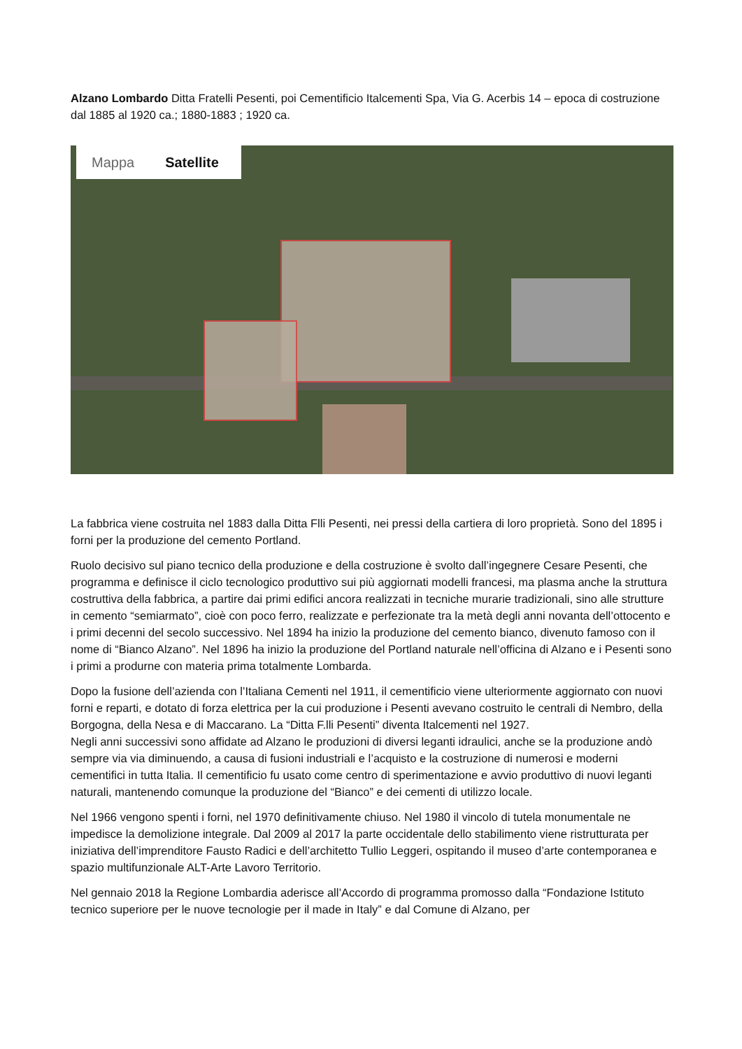Alzano Lombardo Ditta Fratelli Pesenti, poi Cementificio Italcementi Spa, Via G. Acerbis 14 – epoca di costruzione dal 1885 al 1920 ca.; 1880-1883 ; 1920 ca.
Mappa Satellite
La fabbrica viene costruita nel 1883 dalla Ditta Flli Pesenti, nei pressi della cartiera di loro proprietà. Sono del 1895 i forni per la produzione del cemento Portland.
Ruolo decisivo sul piano tecnico della produzione e della costruzione è svolto dall’ingegnere Cesare Pesenti, che programma e definisce il ciclo tecnologico produttivo sui più aggiornati modelli francesi, ma plasma anche la struttura costruttiva della fabbrica, a partire dai primi edifici ancora realizzati in tecniche murarie tradizionali, sino alle strutture in cemento “semiarmato”, cioè con poco ferro, realizzate e perfezionate tra la metà degli anni novanta dell’ottocento e i primi decenni del secolo successivo. Nel 1894 ha inizio la produzione del cemento bianco, divenuto famoso con il nome di “Bianco Alzano”. Nel 1896 ha inizio la produzione del Portland naturale nell’officina di Alzano e i Pesenti sono i primi a produrne con materia prima totalmente Lombarda.
Dopo la fusione dell’azienda con l’Italiana Cementi nel 1911, il cementificio viene ulteriormente aggiornato con nuovi forni e reparti, e dotato di forza elettrica per la cui produzione i Pesenti avevano costruito le centrali di Nembro, della Borgogna, della Nesa e di Maccarano. La “Ditta F.lli Pesenti” diventa Italcementi nel 1927.
Negli anni successivi sono affidate ad Alzano le produzioni di diversi leganti idraulici, anche se la produzione andò sempre via via diminuendo, a causa di fusioni industriali e l’acquisto e la costruzione di numerosi e moderni cementifici in tutta Italia. Il cementificio fu usato come centro di sperimentazione e avvio produttivo di nuovi leganti naturali, mantenendo comunque la produzione del “Bianco” e dei cementi di utilizzo locale.
Nel 1966 vengono spenti i forni, nel 1970 definitivamente chiuso. Nel 1980 il vincolo di tutela monumentale ne impedisce la demolizione integrale. Dal 2009 al 2017 la parte occidentale dello stabilimento viene ristrutturata per iniziativa dell’imprenditore Fausto Radici e dell’architetto Tullio Leggeri, ospitando il museo d’arte contemporanea e spazio multifunzionale ALT-Arte Lavoro Territorio.
Nel gennaio 2018 la Regione Lombardia aderisce all’Accordo di programma promosso dalla “Fondazione Istituto tecnico superiore per le nuove tecnologie per il made in Italy” e dal Comune di Alzano, per